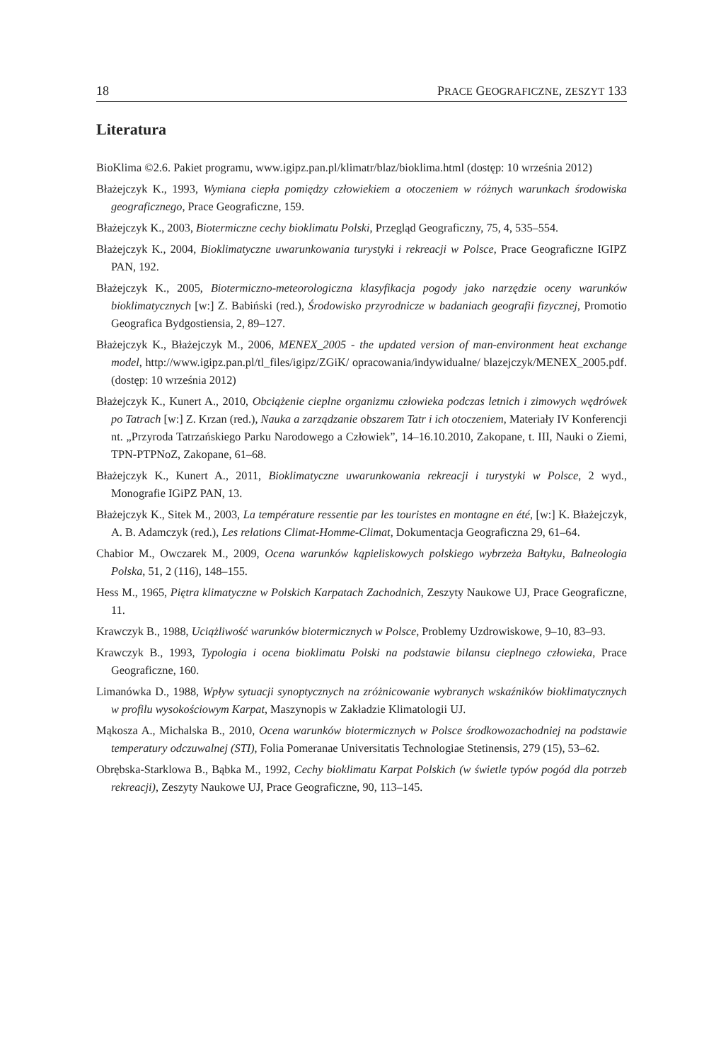18 PRACE GEOGRAFICZNE, ZESZYT 133
Literatura
BioKlima ©2.6. Pakiet programu, www.igipz.pan.pl/klimatr/blaz/bioklima.html (dostęp: 10 września 2012)
Błażejczyk K., 1993, Wymiana ciepła pomiędzy człowiekiem a otoczeniem w różnych warunkach środowiska geograficznego, Prace Geograficzne, 159.
Błażejczyk K., 2003, Biotermiczne cechy bioklimatu Polski, Przegląd Geograficzny, 75, 4, 535–554.
Błażejczyk K., 2004, Bioklimatyczne uwarunkowania turystyki i rekreacji w Polsce, Prace Geograficzne IGIPZ PAN, 192.
Błażejczyk K., 2005, Biotermiczno-meteorologiczna klasyfikacja pogody jako narzędzie oceny warunków bioklimatycznych [w:] Z. Babiński (red.), Środowisko przyrodnicze w badaniach geografii fizycznej, Promotio Geografica Bydgostiensia, 2, 89–127.
Błażejczyk K., Błażejczyk M., 2006, MENEX_2005 - the updated version of man-environment heat exchange model, http://www.igipz.pan.pl/tl_files/igipz/ZGiK/ opracowania/indywidualne/ blazejczyk/MENEX_2005.pdf. (dostęp: 10 września 2012)
Błażejczyk K., Kunert A., 2010, Obciążenie cieplne organizmu człowieka podczas letnich i zimowych wędrówek po Tatrach [w:] Z. Krzan (red.), Nauka a zarządzanie obszarem Tatr i ich otoczeniem, Materiały IV Konferencji nt. „Przyroda Tatrzańskiego Parku Narodowego a Człowiek”, 14–16.10.2010, Zakopane, t. III, Nauki o Ziemi, TPN-PTPNoZ, Zakopane, 61–68.
Błażejczyk K., Kunert A., 2011, Bioklimatyczne uwarunkowania rekreacji i turystyki w Polsce, 2 wyd., Monografie IGiPZ PAN, 13.
Błażejczyk K., Sitek M., 2003, La température ressentie par les touristes en montagne en été, [w:] K. Błażejczyk, A. B. Adamczyk (red.), Les relations Climat-Homme-Climat, Dokumentacja Geograficzna 29, 61–64.
Chabior M., Owczarek M., 2009, Ocena warunków kąpieliskowych polskiego wybrzeża Bałtyku, Balneologia Polska, 51, 2 (116), 148–155.
Hess M., 1965, Piętra klimatyczne w Polskich Karpatach Zachodnich, Zeszyty Naukowe UJ, Prace Geograficzne, 11.
Krawczyk B., 1988, Uciążliwość warunków biotermicznych w Polsce, Problemy Uzdrowiskowe, 9–10, 83–93.
Krawczyk B., 1993, Typologia i ocena bioklimatu Polski na podstawie bilansu cieplnego człowieka, Prace Geograficzne, 160.
Limanówka D., 1988, Wpływ sytuacji synoptycznych na zróżnicowanie wybranych wskaźników bioklimatycznych w profilu wysokościowym Karpat, Maszynopis w Zakładzie Klimatologii UJ.
Mąkosza A., Michalska B., 2010, Ocena warunków biotermicznych w Polsce środkowozachodniej na podstawie temperatury odczuwalnej (STI), Folia Pomeranae Universitatis Technologiae Stetinensis, 279 (15), 53–62.
Obrębska-Starklowa B., Bąbka M., 1992, Cechy bioklimatu Karpat Polskich (w świetle typów pogód dla potrzeb rekreacji), Zeszyty Naukowe UJ, Prace Geograficzne, 90, 113–145.